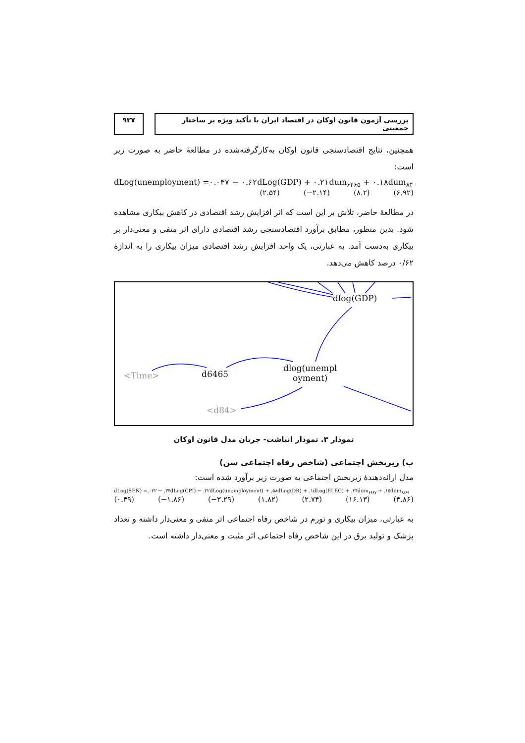بررسی آزمون قانون اوکان در اقتصاد ایران با تأکید ویژه بر ساختار جمعیتی
۹۳۷
همچنین، نتایج اقتصادسنجی قانون اوکان به‌کارگرفته‌شده در مطالعهٔ حاضر به صورت زیر است:
dLog(unemployment) =۰.۰۴۷ − ۰.۶۲dLog(GDP) + ۰.۲۱dum<sub>۶۴۶۵</sub> + ۰.۱۸dum<sub>۸۴</sub>
(۲.۵۴) (−۲.۱۴) (۸.۲) (۶.۹۲)
در مطالعهٔ حاضر، تلاش بر این است که اثر افزایش رشد اقتصادی در کاهش بیکاری مشاهده شود. بدین منظور، مطابق برآورد اقتصادسنجی رشد اقتصادی دارای اثر منفی و معنی‌دار بر بیکاری به‌دست آمد. به عبارتی، یک واحد افزایش رشد اقتصادی میزان بیکاری را به اندازهٔ ۰/۶۲ درصد کاهش می‌دهد.
dlog(GDP)
dlog(unempl
oyment) <Time> d6465
<d84>
نمودار ۳. نمودار انباشت- جریان مدل قانون اوکان
ب) زیربخش اجتماعی (شاخص رفاه اجتماعی سن)
مدل ارائه‌دهندهٔ زیربخش اجتماعی به صورت زیر برآورد شده است:
dLog(SEN) =.۰۲۲ − .۳۴dLog(CPI) − .۲۲dLog(unemployment) + .۵۸dLog(DR) + .۱dLog(ELEC) + .۲۴dum<sub>۶۶۶۷</sub> + .۱۵dum<sub>۶۸۶۹</sub>
(۰.۴۹) (−۱.۸۶) (−۳.۲۹) (۱.۸۲) (۲.۷۴) (۱۶.۱۳) (۴.۸۶)
به عبارتی، میزان بیکاری و تورم در شاخص رفاه اجتماعی اثر منفی و معنی‌دار داشته و تعداد پزشک و تولید برق در این شاخص رفاه اجتماعی اثر مثبت و معنی‌دار داشته است.